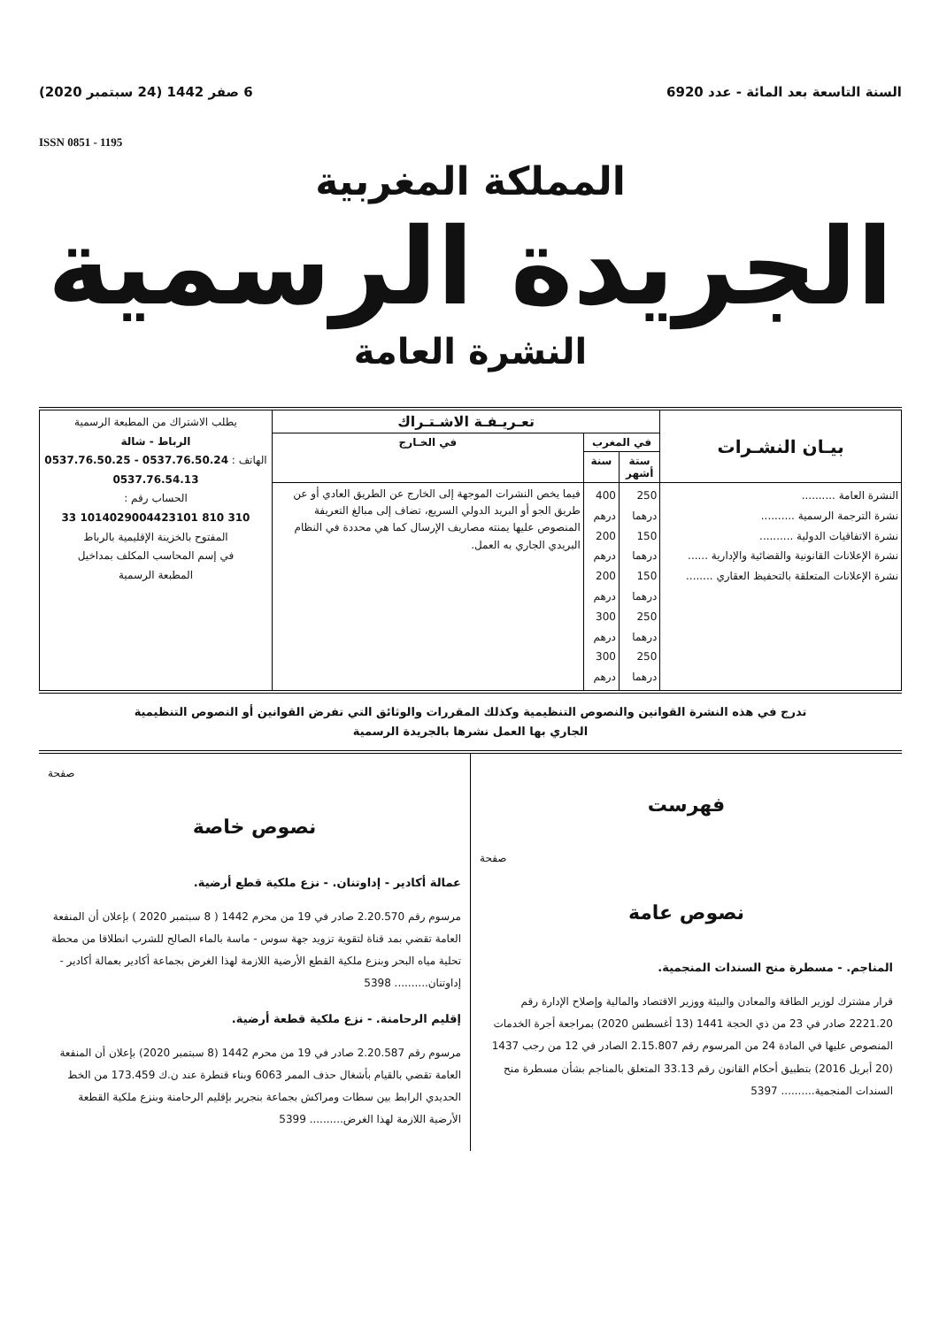السنة التاسعة بعد المائة - عدد 6920 6 صفر 1442 (24 سبتمبر 2020)
ISSN 0851 - 1195
المملكة المغربية
الجريدة الرسمية
النشرة العامة
| بيـان النشـرات | تعـريـفـة الاشـتـراك | | | يطلب الاشتراك من المطبعة الرسمية الرباط - شالة الهاتف : 0537.76.50.24 - 0537.76.50.25 0537.76.54.13 الحساب رقم : 310 810 1014029004423101 33 المفتوح بالخزينة الإقليمية بالرباط في إسم المحاسب المكلف بمداخيل المطبعة الرسمية |
| | في المغرب | | في الخـارج | |
| | ستة أشهر | سنة | | |
| النشرة العامة .......... نشرة الترجمة الرسمية .......... نشرة الاتفاقيات الدولية .......... نشرة الإعلانات القانونية والقضائية والإدارية ...... نشرة الإعلانات المتعلقة بالتحفيظ العقاري ........ | 250 درهما 150 درهما 150 درهما 250 درهما 250 درهما | 400 درهم 200 درهم 200 درهم 300 درهم 300 درهم | فيما يخص النشرات الموجهة إلى الخارج عن الطريق العادي أو عن طريق الجو أو البريد الدولي السريع، تضاف إلى مبالغ التعريفة المنصوص عليها يمنته مصاريف الإرسال كما هي محددة في النظام البريدي الجاري به العمل. | |
تدرج في هذه النشرة القوانين والنصوص التنظيمية وكذلك المقررات والوثائق التي تفرض القوانين أو النصوص التنظيمية
الجاري بها العمل نشرها بالجريدة الرسمية
فهرست
صفحة
نصوص عامة
المناجم. - مسطرة منح السندات المنجمية.
قرار مشترك لوزير الطاقة والمعادن والبيئة ووزير الاقتصاد والمالية وإصلاح الإدارة رقم 2221.20 صادر في 23 من ذي الحجة 1441 (13 أغسطس 2020) بمراجعة أجرة الخدمات المنصوص عليها في المادة 24 من المرسوم رقم 2.15.807 الصادر في 12 من رجب 1437 (20 أبريل 2016) بتطبيق أحكام القانون رقم 33.13 المتعلق بالمناجم بشأن مسطرة منح السندات المنجمية.......... 5397
صفحة
نصوص خاصة
عمالة أكادير - إداوتنان. - نزع ملكية قطع أرضية.
مرسوم رقم 2.20.570 صادر في 19 من محرم 1442 ( 8 سبتمبر 2020 ) بإعلان أن المنفعة العامة تقضي بمد قناة لتقوية تزويد جهة سوس - ماسة بالماء الصالح للشرب انطلاقا من محطة تحلية مياه البحر وبنزع ملكية القطع الأرضية اللازمة لهذا الغرض بجماعة أكادير بعمالة أكادير - إداوتنان.......... 5398
إقليم الرحامنة. - نزع ملكية قطعة أرضية.
مرسوم رقم 2.20.587 صادر في 19 من محرم 1442 (8 سبتمبر 2020) بإعلان أن المنفعة العامة تقضي بالقيام بأشغال حذف الممر 6063 وبناء قنطرة عند ن.ك 173.459 من الخط الحديدي الرابط بين سطات ومراكش بجماعة بنجرير بإقليم الرحامنة وبنزع ملكية القطعة الأرضية اللازمة لهذا الغرض.......... 5399